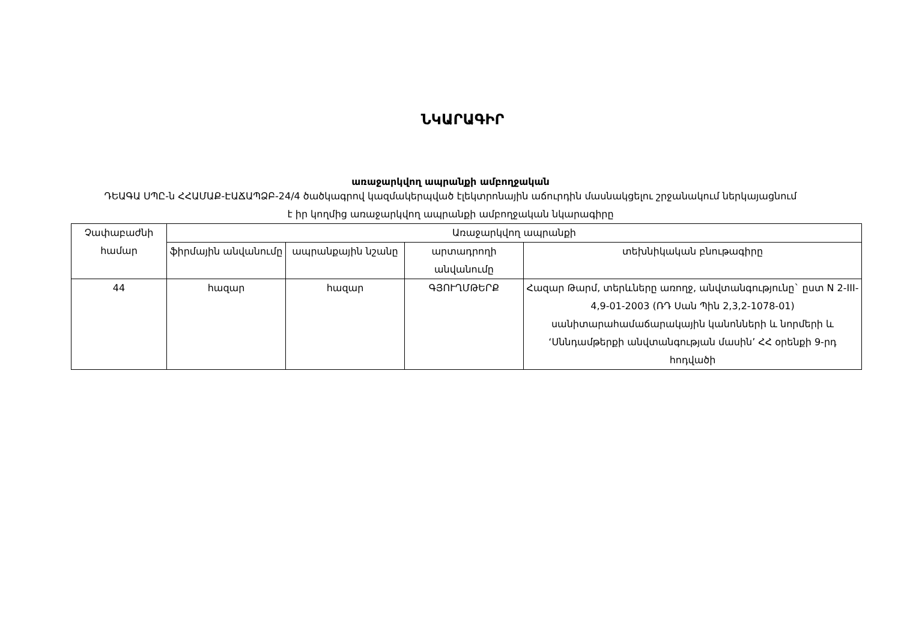ՆԿԱՐԱԳԻՐ
առաջարկվող ապրանքի ամբողջական
ԴԵԱԳԱ ՍՊԸ-ն ՀՀԱՄԱՔ-ԷԱՃԱՊՁԲ-24/4 ծածկագրով կազմակերպված էլեկտրոնային աճուրդին մասնակցելու շրջանակում ներկայացնում է իր կողմից առաջարկվող ապրանքի ամբողջական նկարագիրը
| Չափաբաժնի համար | Առաջարկվող ապրանքի | | | |
| --- | --- | --- | --- | --- |
| | ֆիրմային անվանումը | ապրանքային նշանը | արտադրողի անվանումը | տեխնիկական բնութագիրը |
| 44 | հազար | հազար | ԳՅՈՒՂՄԹԵՐՔ | Հազար Թարմ, տերևները առողջ, անվտանգությունը` ըստ N 2-III-4,9-01-2003 (ՌԴ Սան Պին 2,3,2-1078-01) սանիտարահամաճարակային կանոնների և նորմերի և ‘Սննդամթերքի անվտանգության մասին’ ՀՀ օրենքի 9-րդ հոդվածի |